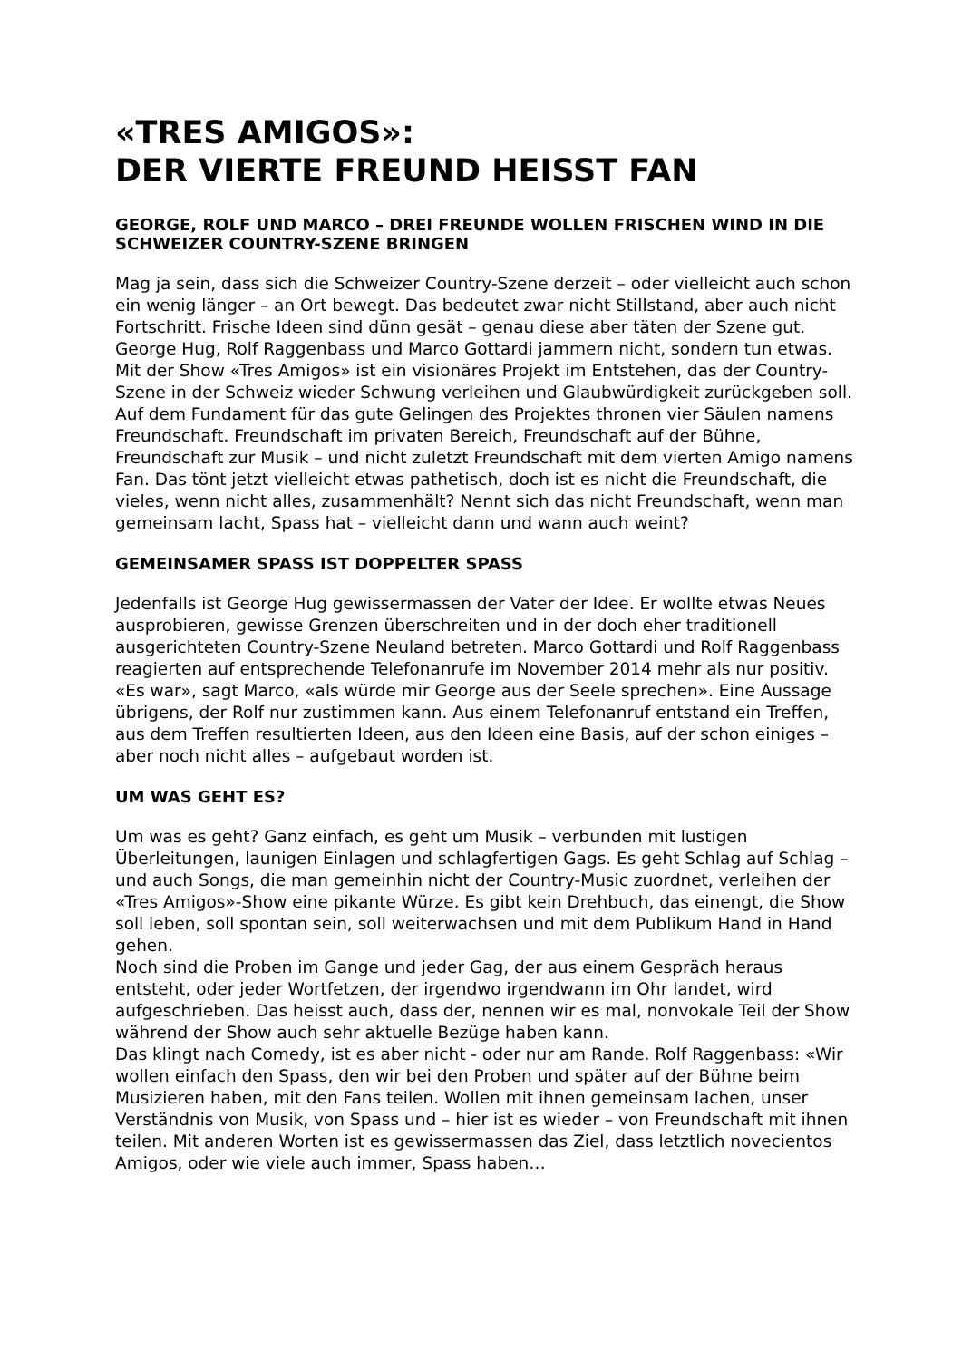«TRES AMIGOS»:
DER VIERTE FREUND HEISST FAN
GEORGE, ROLF UND MARCO – DREI FREUNDE WOLLEN FRISCHEN WIND IN DIE SCHWEIZER COUNTRY-SZENE BRINGEN
Mag ja sein, dass sich die Schweizer Country-Szene derzeit – oder vielleicht auch schon ein wenig länger – an Ort bewegt. Das bedeutet zwar nicht Stillstand, aber auch nicht Fortschritt. Frische Ideen sind dünn gesät – genau diese aber täten der Szene gut. George Hug, Rolf Raggenbass und Marco Gottardi jammern nicht, sondern tun etwas. Mit der Show «Tres Amigos» ist ein visionäres Projekt im Entstehen, das der Country-Szene in der Schweiz wieder Schwung verleihen und Glaubwürdigkeit zurückgeben soll. Auf dem Fundament für das gute Gelingen des Projektes thronen vier Säulen namens Freundschaft. Freundschaft im privaten Bereich, Freundschaft auf der Bühne, Freundschaft zur Musik – und nicht zuletzt Freundschaft mit dem vierten Amigo namens Fan. Das tönt jetzt vielleicht etwas pathetisch, doch ist es nicht die Freundschaft, die vieles, wenn nicht alles, zusammenhält? Nennt sich das nicht Freundschaft, wenn man gemeinsam lacht, Spass hat – vielleicht dann und wann auch weint?
GEMEINSAMER SPASS IST DOPPELTER SPASS
Jedenfalls ist George Hug gewissermassen der Vater der Idee. Er wollte etwas Neues ausprobieren, gewisse Grenzen überschreiten und in der doch eher traditionell ausgerichteten Country-Szene Neuland betreten. Marco Gottardi und Rolf Raggenbass reagierten auf entsprechende Telefonanrufe im November 2014 mehr als nur positiv. «Es war», sagt Marco, «als würde mir George aus der Seele sprechen». Eine Aussage übrigens, der Rolf nur zustimmen kann. Aus einem Telefonanruf entstand ein Treffen, aus dem Treffen resultierten Ideen, aus den Ideen eine Basis, auf der schon einiges – aber noch nicht alles – aufgebaut worden ist.
UM WAS GEHT ES?
Um was es geht? Ganz einfach, es geht um Musik – verbunden mit lustigen Überleitungen, launigen Einlagen und schlagfertigen Gags. Es geht Schlag auf Schlag – und auch Songs, die man gemeinhin nicht der Country-Music zuordnet, verleihen der «Tres Amigos»-Show eine pikante Würze. Es gibt kein Drehbuch, das einengt, die Show soll leben, soll spontan sein, soll weiterwachsen und mit dem Publikum Hand in Hand gehen.
Noch sind die Proben im Gange und jeder Gag, der aus einem Gespräch heraus entsteht, oder jeder Wortfetzen, der irgendwo irgendwann im Ohr landet, wird aufgeschrieben. Das heisst auch, dass der, nennen wir es mal, nonvokale Teil der Show während der Show auch sehr aktuelle Bezüge haben kann.
Das klingt nach Comedy, ist es aber nicht - oder nur am Rande. Rolf Raggenbass: «Wir wollen einfach den Spass, den wir bei den Proben und später auf der Bühne beim Musizieren haben, mit den Fans teilen. Wollen mit ihnen gemeinsam lachen, unser Verständnis von Musik, von Spass und – hier ist es wieder – von Freundschaft mit ihnen teilen. Mit anderen Worten ist es gewissermassen das Ziel, dass letztlich novecientos Amigos, oder wie viele auch immer, Spass haben…